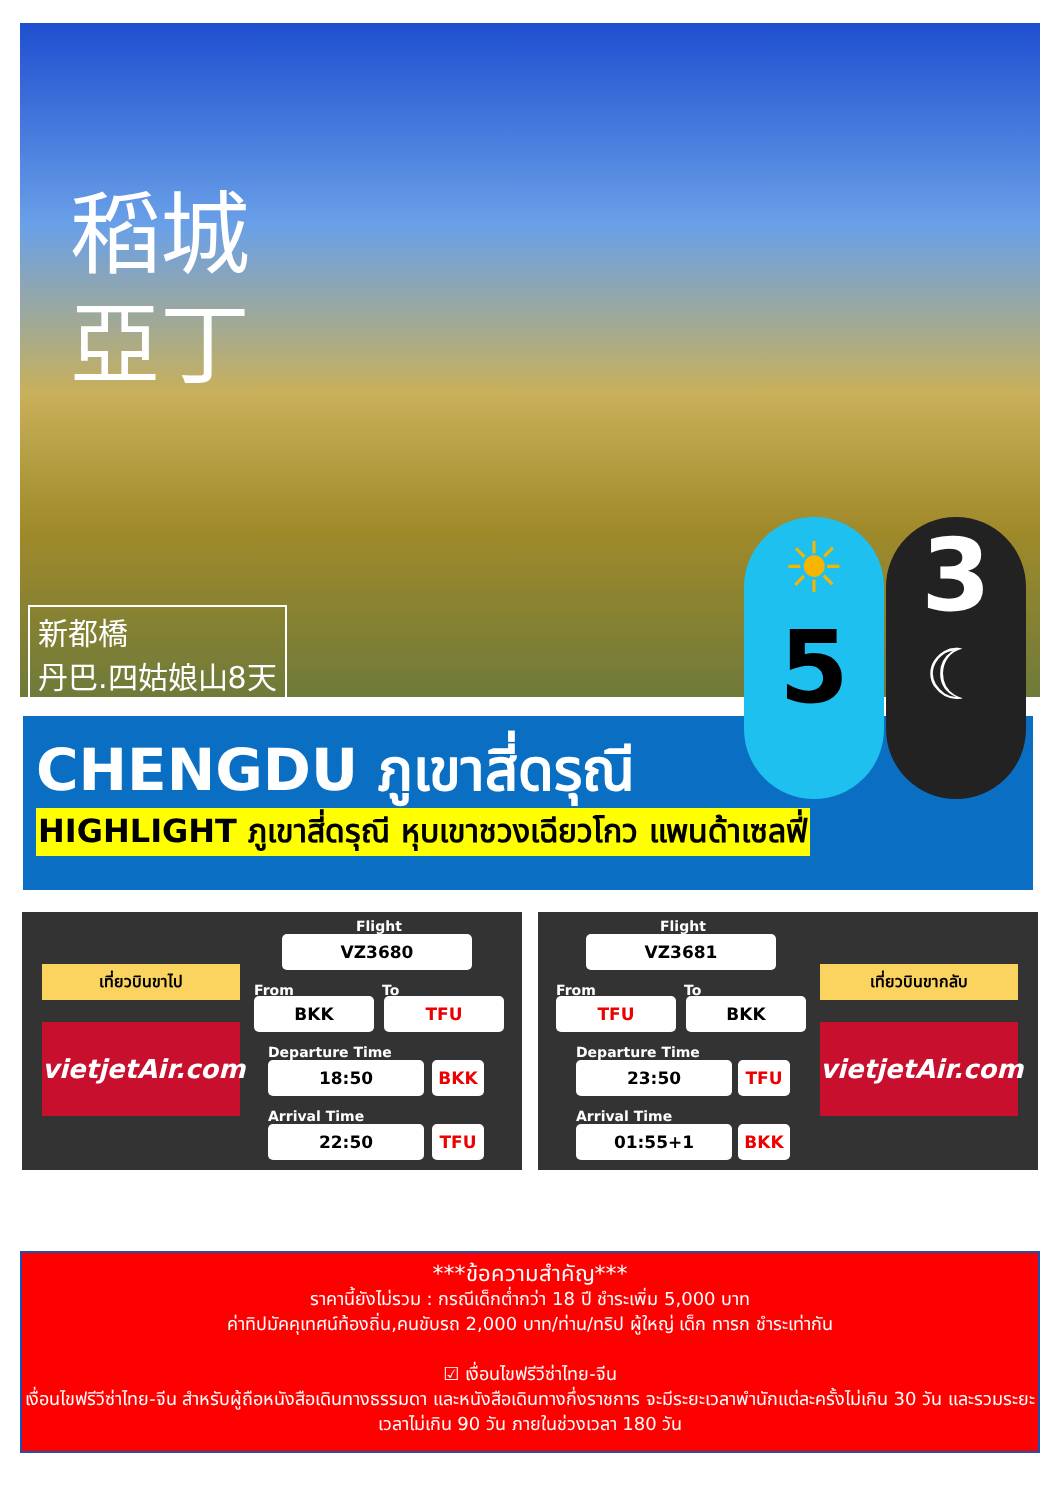稻城亞丁
新都橋
丹巴.四姑娘山8天
CHENGDU ภูเขาสี่ดรุณี
HIGHLIGHT ภูเขาสี่ดรุณี หุบเขาชวงเฉียวโกว แพนด้าเซลฟี่
☀
5
3
☾
เที่ยวบินขาไป
vietjetAir.com
Flight
VZ3680
From To
BKK TFU
Departure Time
18:50 BKK
Arrival Time
22:50 TFU
Flight
VZ3681
From To
TFU BKK
Departure Time
23:50 TFU
Arrival Time
01:55+1 BKK
เที่ยวบินขากลับ
vietjetAir.com
***ข้อความสำคัญ***
ราคานี้ยังไม่รวม : กรณีเด็กต่ำกว่า 18 ปี ชำระเพิ่ม 5,000 บาท
ค่าทิปมัคคุเทศน์ท้องถิ่น,คนขับรถ 2,000 บาท/ท่าน/ทริป ผู้ใหญ่ เด็ก ทารก ชำระเท่ากัน
☑ เงื่อนไขฟรีวีซ่าไทย-จีน
เงื่อนไขฟรีวีซ่าไทย-จีน สำหรับผู้ถือหนังสือเดินทางธรรมดา และหนังสือเดินทางกึ่งราชการ จะมีระยะเวลาพำนักแต่ละครั้งไม่เกิน 30 วัน และรวมระยะเวลาไม่เกิน 90 วัน ภายในช่วงเวลา 180 วัน